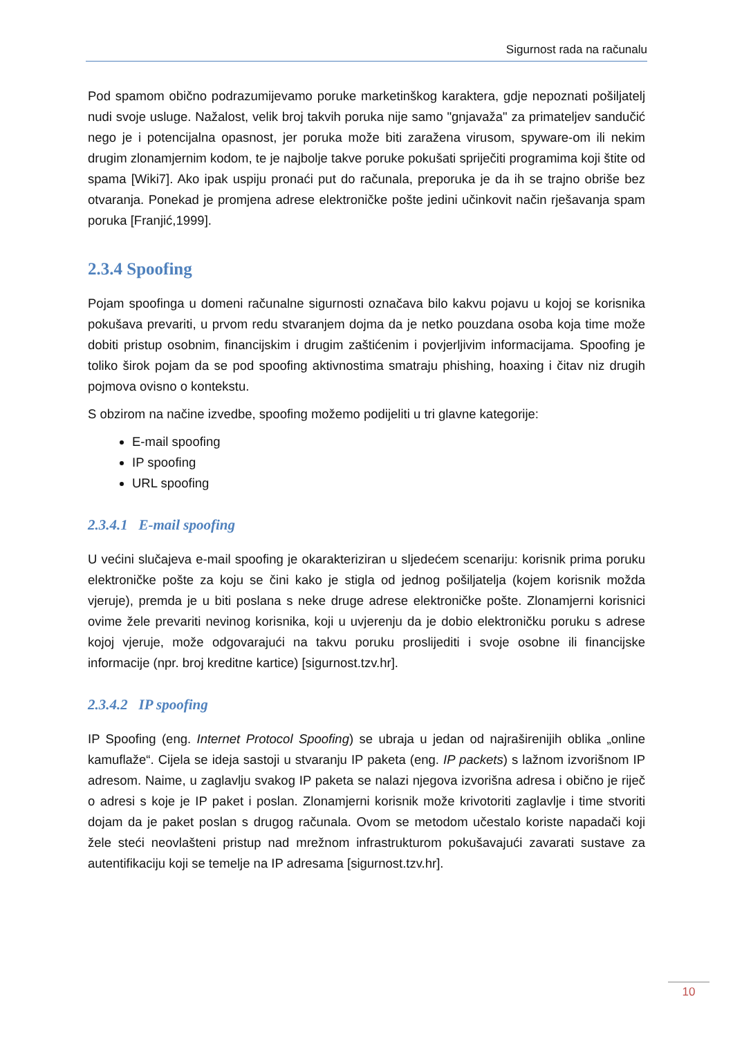Sigurnost rada na računalu
Pod spamom obično podrazumijevamo poruke marketinškog karaktera, gdje nepoznati pošiljatelj nudi svoje usluge. Nažalost, velik broj takvih poruka nije samo "gnjavaža" za primateljev sandučić nego je i potencijalna opasnost, jer poruka može biti zaražena virusom, spyware-om ili nekim drugim zlonamjernim kodom, te je najbolje takve poruke pokušati spriječiti programima koji štite od spama [Wiki7]. Ako ipak uspiju pronaći put do računala, preporuka je da ih se trajno obriše bez otvaranja. Ponekad je promjena adrese elektroničke pošte jedini učinkovit način rješavanja spam poruka [Franjić,1999].
2.3.4 Spoofing
Pojam spoofinga u domeni računalne sigurnosti označava bilo kakvu pojavu u kojoj se korisnika pokušava prevariti, u prvom redu stvaranjem dojma da je netko pouzdana osoba koja time može dobiti pristup osobnim, financijskim i drugim zaštićenim i povjerljivim informacijama. Spoofing je toliko širok pojam da se pod spoofing aktivnostima smatraju phishing, hoaxing i čitav niz drugih pojmova ovisno o kontekstu.
S obzirom na načine izvedbe, spoofing možemo podijeliti u tri glavne kategorije:
E-mail spoofing
IP spoofing
URL spoofing
2.3.4.1 E-mail spoofing
U većini slučajeva e-mail spoofing je okarakteriziran u sljedećem scenariju: korisnik prima poruku elektroničke pošte za koju se čini kako je stigla od jednog pošiljatelja (kojem korisnik možda vjeruje), premda je u biti poslana s neke druge adrese elektroničke pošte. Zlonamjerni korisnici ovime žele prevariti nevinog korisnika, koji u uvjerenju da je dobio elektroničku poruku s adrese kojoj vjeruje, može odgovarajući na takvu poruku proslijediti i svoje osobne ili financijske informacije (npr. broj kreditne kartice) [sigurnost.tzv.hr].
2.3.4.2 IP spoofing
IP Spoofing (eng. Internet Protocol Spoofing) se ubraja u jedan od najraširenijih oblika „online kamuflaže“. Cijela se ideja sastoji u stvaranju IP paketa (eng. IP packets) s lažnom izvorišnom IP adresom. Naime, u zaglavlju svakog IP paketa se nalazi njegova izvorišna adresa i obično je riječ o adresi s koje je IP paket i poslan. Zlonamjerni korisnik može krivotoriti zaglavlje i time stvoriti dojam da je paket poslan s drugog računala. Ovom se metodom učestalo koriste napadači koji žele steći neovlašteni pristup nad mrežnom infrastrukturom pokušavajući zavarati sustave za autentifikaciju koji se temelje na IP adresama [sigurnost.tzv.hr].
10